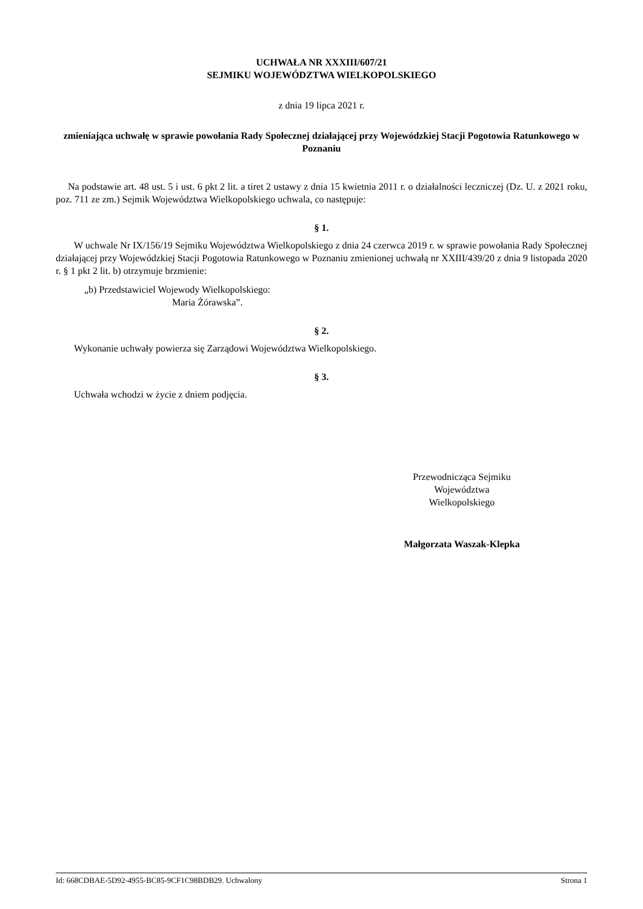UCHWAŁA NR XXXIII/607/21
SEJMIKU WOJEWÓDZTWA WIELKOPOLSKIEGO
z dnia 19 lipca 2021 r.
zmieniająca uchwałę w sprawie powołania Rady Społecznej działającej przy Wojewódzkiej Stacji Pogotowia Ratunkowego w Poznaniu
Na podstawie art. 48 ust. 5 i ust. 6 pkt 2 lit. a tiret 2 ustawy z dnia 15 kwietnia 2011 r. o działalności leczniczej (Dz. U. z 2021 roku, poz. 711 ze zm.) Sejmik Województwa Wielkopolskiego uchwala, co następuje:
§ 1.
W uchwale Nr IX/156/19 Sejmiku Województwa Wielkopolskiego z dnia 24 czerwca 2019 r. w sprawie powołania Rady Społecznej działającej przy Wojewódzkiej Stacji Pogotowia Ratunkowego w Poznaniu zmienionej uchwałą nr XXIII/439/20 z dnia 9 listopada 2020 r. § 1 pkt 2 lit. b) otrzymuje brzmienie:
„b) Przedstawiciel Wojewody Wielkopolskiego:
Maria Żórawska”.
§ 2.
Wykonanie uchwały powierza się Zarządowi Województwa Wielkopolskiego.
§ 3.
Uchwała wchodzi w życie z dniem podjęcia.
Przewodnicząca Sejmiku
Województwa
Wielkopolskiego
Małgorzata Waszak-Klepka
Id: 668CDBAE-5D92-4955-BC85-9CF1C98BDB29. Uchwalony Strona 1